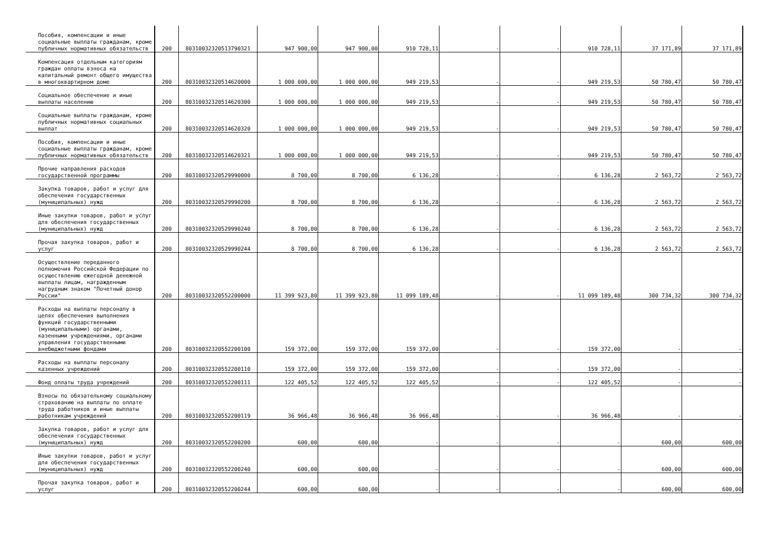| Пособия, компенсации и иные социальные выплаты гражданам, кроме публичных нормативных обязательств | 200 | 80310032320513790321 | 947 900,00 | 947 900,00 | 910 728,11 | - | - | 910 728,11 | 37 171,89 | 37 171,89 |
| Компенсация отдельным категориям граждан оплаты взноса на капитальный ремонт общего имущества в многоквартирном доме | 200 | 80310032320514620000 | 1 000 000,00 | 1 000 000,00 | 949 219,53 | - | - | 949 219,53 | 50 780,47 | 50 780,47 |
| Социальное обеспечение и иные выплаты населению | 200 | 80310032320514620300 | 1 000 000,00 | 1 000 000,00 | 949 219,53 | - | - | 949 219,53 | 50 780,47 | 50 780,47 |
| Социальные выплаты гражданам, кроме публичных нормативных социальных выплат | 200 | 80310032320514620320 | 1 000 000,00 | 1 000 000,00 | 949 219,53 | - | - | 949 219,53 | 50 780,47 | 50 780,47 |
| Пособия, компенсации и иные социальные выплаты гражданам, кроме публичных нормативных обязательств | 200 | 80310032320514620321 | 1 000 000,00 | 1 000 000,00 | 949 219,53 | - | - | 949 219,53 | 50 780,47 | 50 780,47 |
| Прочие направления расходов государственной программы | 200 | 80310032320529990000 | 8 700,00 | 8 700,00 | 6 136,28 | - | - | 6 136,28 | 2 563,72 | 2 563,72 |
| Закупка товаров, работ и услуг для обеспечения государственных (муниципальных) нужд | 200 | 80310032320529990200 | 8 700,00 | 8 700,00 | 6 136,28 | - | - | 6 136,28 | 2 563,72 | 2 563,72 |
| Иные закупки товаров, работ и услуг для обеспечения государственных (муниципальных) нужд | 200 | 80310032320529990240 | 8 700,00 | 8 700,00 | 6 136,28 | - | - | 6 136,28 | 2 563,72 | 2 563,72 |
| Прочая закупка товаров, работ и услуг | 200 | 80310032320529990244 | 8 700,00 | 8 700,00 | 6 136,28 | - | - | 6 136,28 | 2 563,72 | 2 563,72 |
| Осуществление переданного полномочия Российской Федерации по осуществлению ежегодной денежной выплаты лицам, награжденным нагрудным знаком "Почетный донор России" | 200 | 80310032320552200000 | 11 399 923,80 | 11 399 923,80 | 11 099 189,48 | - | - | 11 099 189,48 | 300 734,32 | 300 734,32 |
| Расходы на выплаты персоналу в целях обеспечения выполнения функций государственными (муниципальными) органами, казенными учреждениями, органами управления государственными внебюджетными фондами | 200 | 80310032320552200100 | 159 372,00 | 159 372,00 | 159 372,00 | - | - | 159 372,00 | - | - |
| Расходы на выплаты персоналу казенных учреждений | 200 | 80310032320552200110 | 159 372,00 | 159 372,00 | 159 372,00 | - | - | 159 372,00 | - | - |
| Фонд оплаты труда учреждений | 200 | 80310032320552200111 | 122 405,52 | 122 405,52 | 122 405,52 | - | - | 122 405,52 | - | - |
| Взносы по обязательному социальному страхованию на выплаты по оплате труда работников и иные выплаты работникам учреждений | 200 | 80310032320552200119 | 36 966,48 | 36 966,48 | 36 966,48 | - | - | 36 966,48 | - | - |
| Закупка товаров, работ и услуг для обеспечения государственных (муниципальных) нужд | 200 | 80310032320552200200 | 600,00 | 600,00 | - | - | - | - | 600,00 | 600,00 |
| Иные закупки товаров, работ и услуг для обеспечения государственных (муниципальных) нужд | 200 | 80310032320552200240 | 600,00 | 600,00 | - | - | - | - | 600,00 | 600,00 |
| Прочая закупка товаров, работ и услуг | 200 | 80310032320552200244 | 600,00 | 600,00 | - | - | - | - | 600,00 | 600,00 |